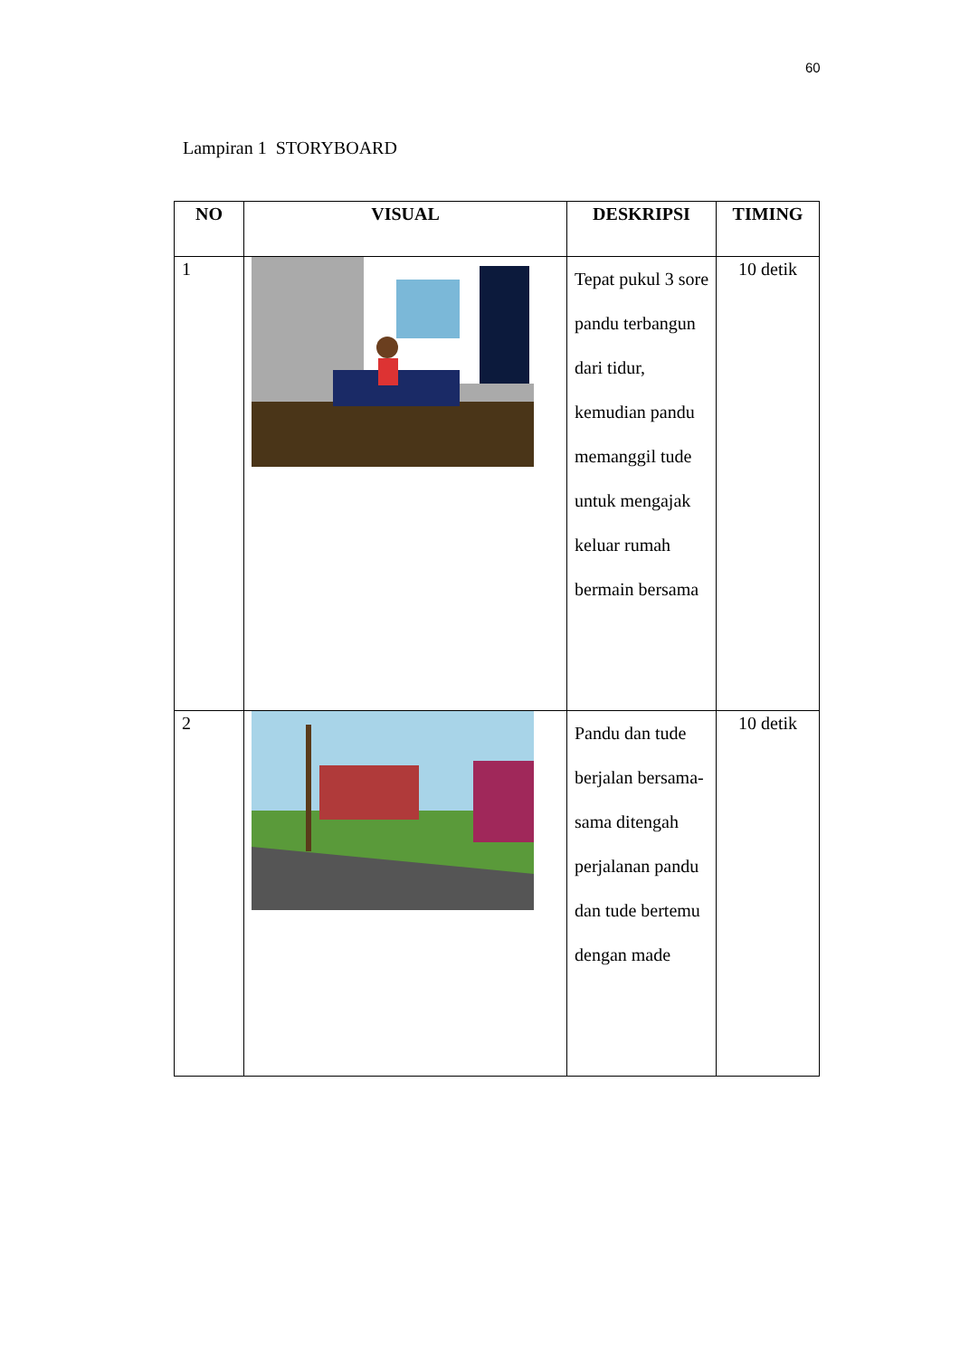60
Lampiran 1 STORYBOARD
| NO | VISUAL | DESKRIPSI | TIMING |
| --- | --- | --- | --- |
| 1 | | Tepat pukul 3 sore pandu terbangun dari tidur, kemudian pandu memanggil tude untuk mengajak keluar rumah bermain bersama | 10 detik |
| 2 | | Pandu dan tude berjalan bersama-sama ditengah perjalanan pandu dan tude bertemu dengan made | 10 detik |